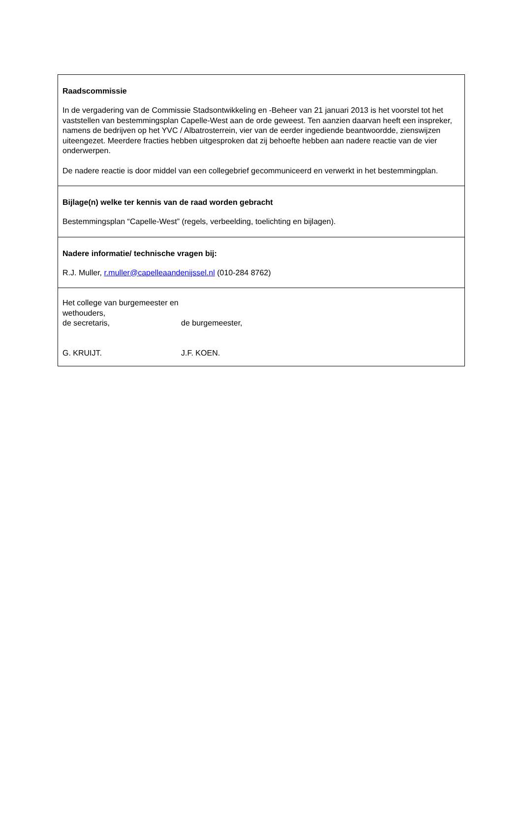Raadscommissie
In de vergadering van de Commissie Stadsontwikkeling en -Beheer van 21 januari 2013 is het voorstel tot het vaststellen van bestemmingsplan Capelle-West aan de orde geweest. Ten aanzien daarvan heeft een inspreker, namens de bedrijven op het YVC / Albatrosterrein, vier van de eerder ingediende beantwoordde, zienswijzen uiteengezet. Meerdere fracties hebben uitgesproken dat zij behoefte hebben aan nadere reactie van de vier onderwerpen.
De nadere reactie is door middel van een collegebrief gecommuniceerd en verwerkt in het bestemmingplan.
Bijlage(n) welke ter kennis van de raad worden gebracht
Bestemmingsplan “Capelle-West” (regels, verbeelding, toelichting en bijlagen).
Nadere informatie/ technische vragen bij:
R.J. Muller, r.muller@capelleaandenijssel.nl (010-284 8762)
Het college van burgemeester en wethouders,
de secretaris, de burgemeester,
G. KRUIJT. J.F. KOEN.